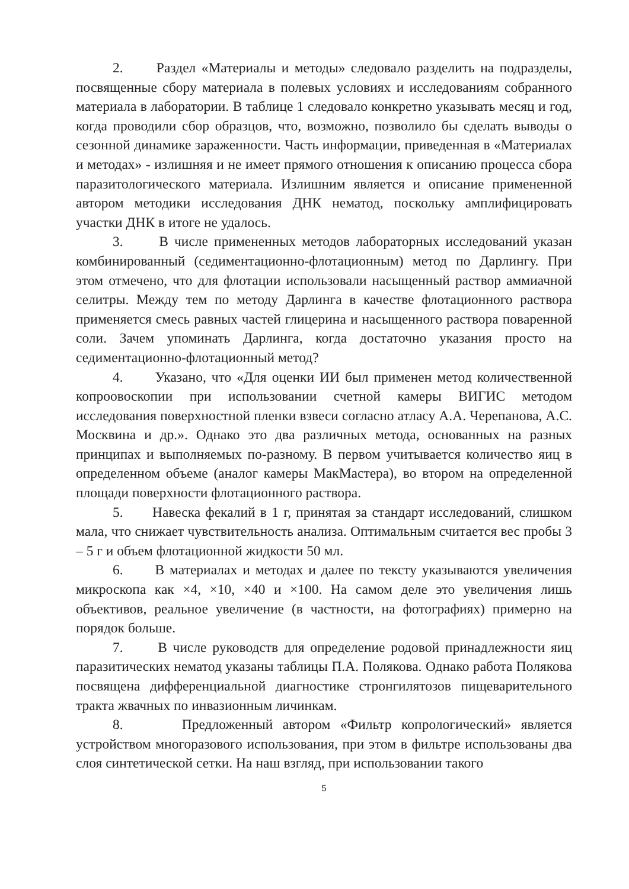2. Раздел «Материалы и методы» следовало разделить на подразделы, посвященные сбору материала в полевых условиях и исследованиям собранного материала в лаборатории. В таблице 1 следовало конкретно указывать месяц и год, когда проводили сбор образцов, что, возможно, позволило бы сделать выводы о сезонной динамике зараженности. Часть информации, приведенная в «Материалах и методах» - излишняя и не имеет прямого отношения к описанию процесса сбора паразитологического материала. Излишним является и описание примененной автором методики исследования ДНК нематод, поскольку амплифицировать участки ДНК в итоге не удалось.
3. В числе примененных методов лабораторных исследований указан комбинированный (седиментационно-флотационным) метод по Дарлингу. При этом отмечено, что для флотации использовали насыщенный раствор аммиачной селитры. Между тем по методу Дарлинга в качестве флотационного раствора применяется смесь равных частей глицерина и насыщенного раствора поваренной соли. Зачем упоминать Дарлинга, когда достаточно указания просто на седиментационно-флотационный метод?
4. Указано, что «Для оценки ИИ был применен метод количественной копроовоскопии при использовании счетной камеры ВИГИС методом исследования поверхностной пленки взвеси согласно атласу А.А. Черепанова, А.С. Москвина и др.». Однако это два различных метода, основанных на разных принципах и выполняемых по-разному. В первом учитывается количество яиц в определенном объеме (аналог камеры МакМастера), во втором на определенной площади поверхности флотационного раствора.
5. Навеска фекалий в 1 г, принятая за стандарт исследований, слишком мала, что снижает чувствительность анализа. Оптимальным считается вес пробы 3 – 5 г и объем флотационной жидкости 50 мл.
6. В материалах и методах и далее по тексту указываются увеличения микроскопа как ×4, ×10, ×40 и ×100. На самом деле это увеличения лишь объективов, реальное увеличение (в частности, на фотографиях) примерно на порядок больше.
7. В числе руководств для определение родовой принадлежности яиц паразитических нематод указаны таблицы П.А. Полякова. Однако работа Полякова посвящена дифференциальной диагностике стронгилятозов пищеварительного тракта жвачных по инвазионным личинкам.
8. Предложенный автором «Фильтр копрологический» является устройством многоразового использования, при этом в фильтре использованы два слоя синтетической сетки. На наш взгляд, при использовании такого
5